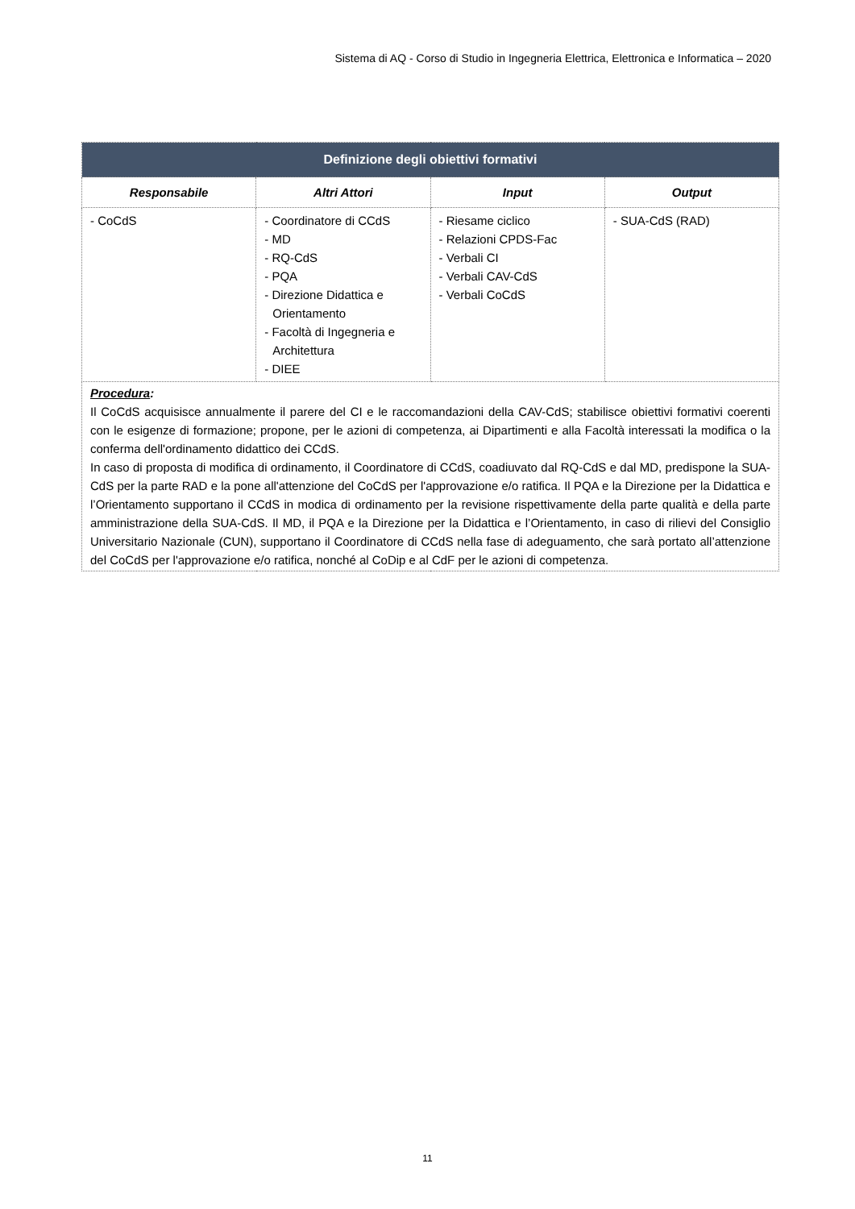Sistema di AQ - Corso di Studio in Ingegneria Elettrica, Elettronica e Informatica – 2020
| Definizione degli obiettivi formativi | | | |
| --- | --- | --- | --- |
| Responsabile | Altri Attori | Input | Output |
| - CoCdS | - Coordinatore di CCdS - MD - RQ-CdS - PQA - Direzione Didattica e Orientamento - Facoltà di Ingegneria e Architettura - DIEE | - Riesame ciclico - Relazioni CPDS-Fac - Verbali CI - Verbali CAV-CdS - Verbali CoCdS | - SUA-CdS (RAD) |
| Procedura : Il CoCdS acquisisce annualmente il parere del CI e le raccomandazioni della CAV-CdS; stabilisce obiettivi formativi coerenti con le esigenze di formazione; propone, per le azioni di competenza, ai Dipartimenti e alla Facoltà interessati la modifica o la conferma dell'ordinamento didattico dei CCdS. In caso di proposta di modifica di ordinamento, il Coordinatore di CCdS, coadiuvato dal RQ-CdS e dal MD, predispone la SUA-CdS per la parte RAD e la pone all'attenzione del CoCdS per l'approvazione e/o ratifica. Il PQA e la Direzione per la Didattica e l’Orientamento supportano il CCdS in modica di ordinamento per la revisione rispettivamente della parte qualità e della parte amministrazione della SUA-CdS. Il MD, il PQA e la Direzione per la Didattica e l’Orientamento, in caso di rilievi del Consiglio Universitario Nazionale (CUN), supportano il Coordinatore di CCdS nella fase di adeguamento, che sarà portato all’attenzione del CoCdS per l'approvazione e/o ratifica, nonché al CoDip e al CdF per le azioni di competenza. | | | |
11